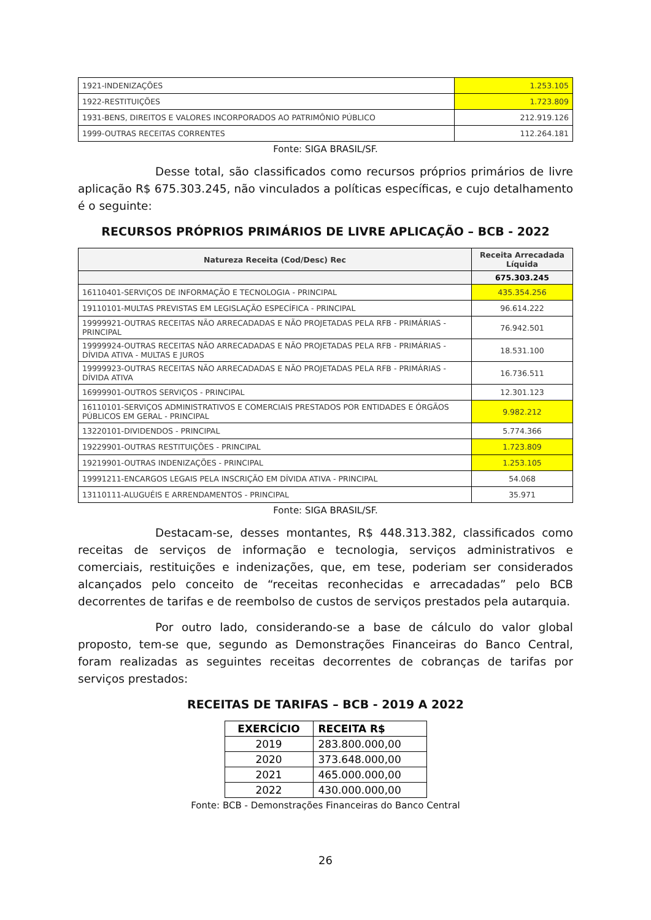| 1921-INDENIZAÇÕES | 1.253.105 |
| 1922-RESTITUIÇÕES | 1.723.809 |
| 1931-BENS, DIREITOS E VALORES INCORPORADOS AO PATRIMÔNIO PÚBLICO | 212.919.126 |
| 1999-OUTRAS RECEITAS CORRENTES | 112.264.181 |
Fonte: SIGA BRASIL/SF.
Desse total, são classificados como recursos próprios primários de livre aplicação R$ 675.303.245, não vinculados a políticas específicas, e cujo detalhamento é o seguinte:
RECURSOS PRÓPRIOS PRIMÁRIOS DE LIVRE APLICAÇÃO – BCB - 2022
| Natureza Receita (Cod/Desc) Rec | Receita Arrecadada Líquida |
| --- | --- |
| | 675.303.245 |
| 16110401-SERVIÇOS DE INFORMAÇÃO E TECNOLOGIA - PRINCIPAL | 435.354.256 |
| 19110101-MULTAS PREVISTAS EM LEGISLAÇÃO ESPECÍFICA - PRINCIPAL | 96.614.222 |
| 19999921-OUTRAS RECEITAS NÃO ARRECADADAS E NÃO PROJETADAS PELA RFB - PRIMÁRIAS - PRINCIPAL | 76.942.501 |
| 19999924-OUTRAS RECEITAS NÃO ARRECADADAS E NÃO PROJETADAS PELA RFB - PRIMÁRIAS - DÍVIDA ATIVA - MULTAS E JUROS | 18.531.100 |
| 19999923-OUTRAS RECEITAS NÃO ARRECADADAS E NÃO PROJETADAS PELA RFB - PRIMÁRIAS - DÍVIDA ATIVA | 16.736.511 |
| 16999901-OUTROS SERVIÇOS - PRINCIPAL | 12.301.123 |
| 16110101-SERVIÇOS ADMINISTRATIVOS E COMERCIAIS PRESTADOS POR ENTIDADES E ÓRGÃOS PÚBLICOS EM GERAL - PRINCIPAL | 9.982.212 |
| 13220101-DIVIDENDOS - PRINCIPAL | 5.774.366 |
| 19229901-OUTRAS RESTITUIÇÕES - PRINCIPAL | 1.723.809 |
| 19219901-OUTRAS INDENIZAÇÕES - PRINCIPAL | 1.253.105 |
| 19991211-ENCARGOS LEGAIS PELA INSCRIÇÃO EM DÍVIDA ATIVA - PRINCIPAL | 54.068 |
| 13110111-ALUGUÉIS E ARRENDAMENTOS - PRINCIPAL | 35.971 |
Fonte: SIGA BRASIL/SF.
Destacam-se, desses montantes, R$ 448.313.382, classificados como receitas de serviços de informação e tecnologia, serviços administrativos e comerciais, restituições e indenizações, que, em tese, poderiam ser considerados alcançados pelo conceito de “receitas reconhecidas e arrecadadas” pelo BCB decorrentes de tarifas e de reembolso de custos de serviços prestados pela autarquia.
Por outro lado, considerando-se a base de cálculo do valor global proposto, tem-se que, segundo as Demonstrações Financeiras do Banco Central, foram realizadas as seguintes receitas decorrentes de cobranças de tarifas por serviços prestados:
RECEITAS DE TARIFAS – BCB - 2019 A 2022
| EXERCÍCIO | RECEITA R$ |
| --- | --- |
| 2019 | 283.800.000,00 |
| 2020 | 373.648.000,00 |
| 2021 | 465.000.000,00 |
| 2022 | 430.000.000,00 |
Fonte: BCB - Demonstrações Financeiras do Banco Central
26